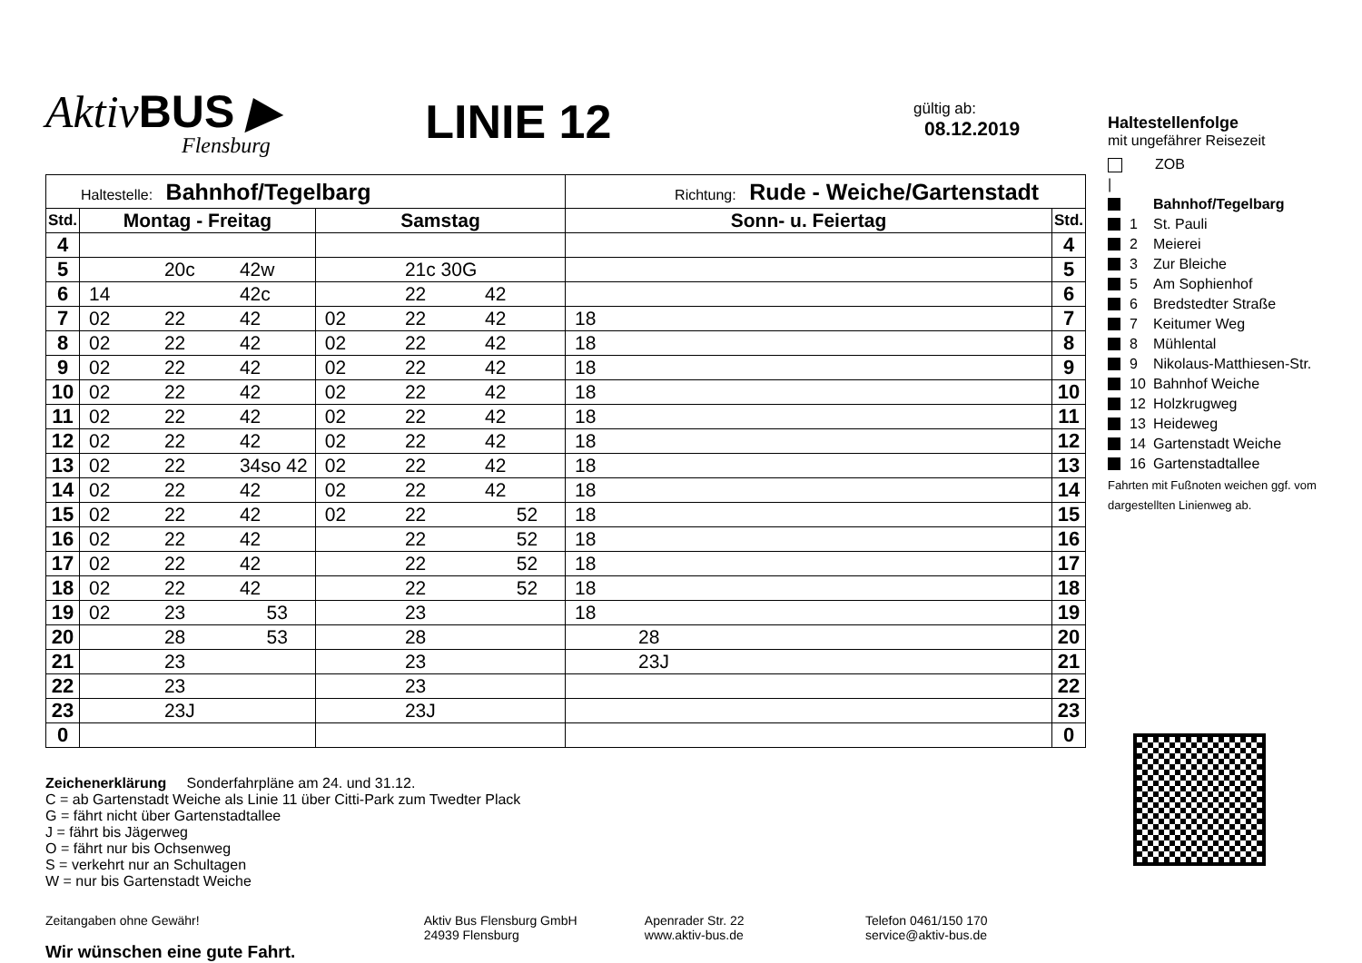AktivBUS ▶
Flensburg
LINIE 12
gültig ab: 08.12.2019
| Haltestelle: Bahnhof/Tegelbarg | | | Richtung: Rude - Weiche/Gartenstadt | |
| Std. | Montag - Freitag | Samstag | Sonn- u. Feiertag | Std. |
| 4 | | | | 4 |
| 5 | 20c 42w | 21c 30G | | 5 |
| 6 | 14 42c | 22 42 | | 6 |
| 7 | 02 22 42 | 02 22 42 | 18 | 7 |
| 8 | 02 22 42 | 02 22 42 | 18 | 8 |
| 9 | 02 22 42 | 02 22 42 | 18 | 9 |
| 10 | 02 22 42 | 02 22 42 | 18 | 10 |
| 11 | 02 22 42 | 02 22 42 | 18 | 11 |
| 12 | 02 22 42 | 02 22 42 | 18 | 12 |
| 13 | 02 22 34so 42 | 02 22 42 | 18 | 13 |
| 14 | 02 22 42 | 02 22 42 | 18 | 14 |
| 15 | 02 22 42 | 02 22 52 | 18 | 15 |
| 16 | 02 22 42 | 22 52 | 18 | 16 |
| 17 | 02 22 42 | 22 52 | 18 | 17 |
| 18 | 02 22 42 | 22 52 | 18 | 18 |
| 19 | 02 23 53 | 23 | 18 | 19 |
| 20 | 28 53 | 28 | 28 | 20 |
| 21 | 23 | 23 | 23J | 21 |
| 22 | 23 | 23 | | 22 |
| 23 | 23J | 23J | | 23 |
| 0 | | | | 0 |
Zeichenerklärung Sonderfahrpläne am 24. und 31.12.
C = ab Gartenstadt Weiche als Linie 11 über Citti-Park zum Twedter Plack
G = fährt nicht über Gartenstadtallee
J = fährt bis Jägerweg
O = fährt nur bis Ochsenweg
S = verkehrt nur an Schultagen
W = nur bis Gartenstadt Weiche
Zeitangaben ohne Gewähr!
Wir wünschen eine gute Fahrt.
Aktiv Bus Flensburg GmbH
24939 Flensburg
Apenrader Str. 22
www.aktiv-bus.de
Telefon 0461/150 170
service@aktiv-bus.de
Haltestellenfolge
mit ungefährer Reisezeit
ZOB
|
Bahnhof/Tegelbarg
1 St. Pauli
2 Meierei
3 Zur Bleiche
5 Am Sophienhof
6 Bredstedter Straße
7 Keitumer Weg
8 Mühlental
9 Nikolaus-Matthiesen-Str.
10 Bahnhof Weiche
12 Holzkrugweg
13 Heideweg
14 Gartenstadt Weiche
16 Gartenstadtallee
Fahrten mit Fußnoten weichen ggf. vom dargestellten Linienweg ab.